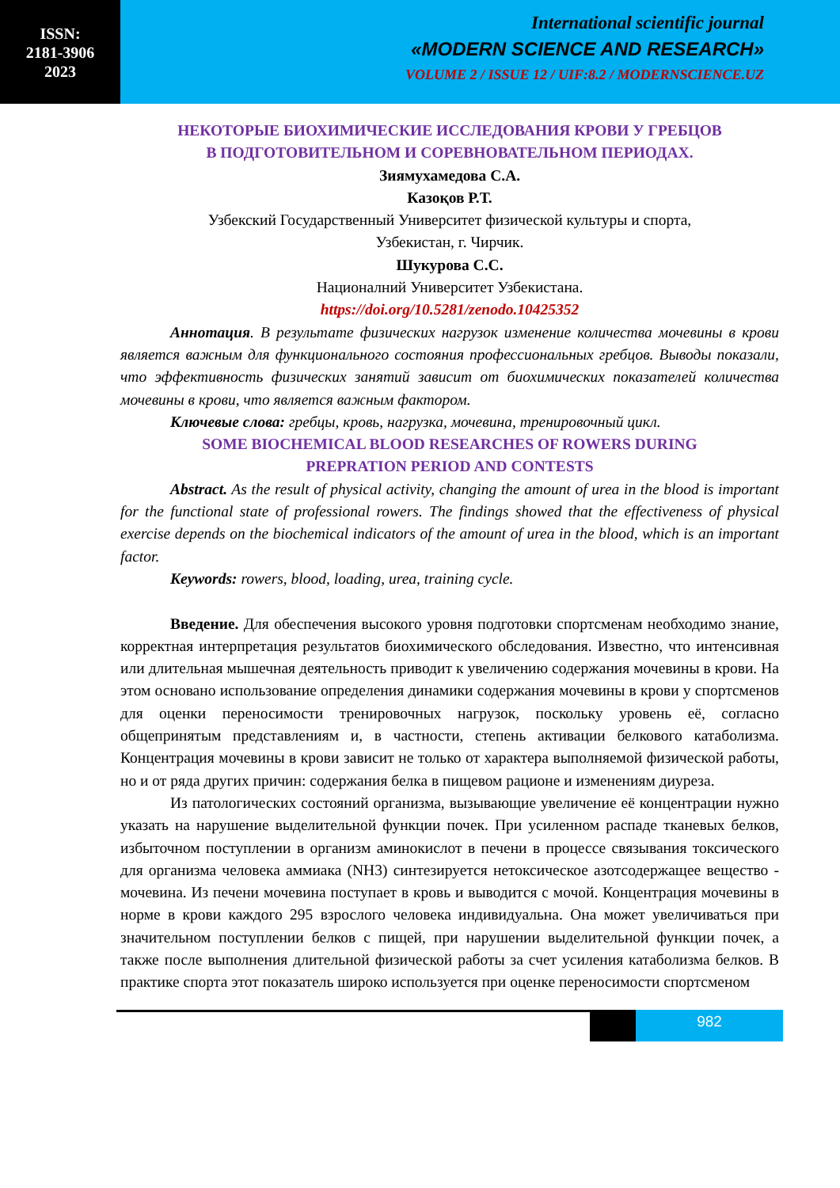ISSN:
2181-3906
2023
International scientific journal
«MODERN SCIENCE AND RESEARCH»
VOLUME 2 / ISSUE 12 / UIF:8.2 / MODERNSCIENCE.UZ
НЕКОТОРЫЕ БИОХИМИЧЕСКИЕ ИССЛЕДОВАНИЯ КРОВИ У ГРЕБЦОВ
В ПОДГОТОВИТЕЛЬНОМ И СОРЕВНОВАТЕЛЬНОМ ПЕРИОДАХ.
Зиямухамедова С.А.
Казоқов Р.Т.
Узбекский Государственный Университет физической культуры и спорта,
Узбекистан, г. Чирчик.
Шукурова С.С.
Националний Университет Узбекистана.
https://doi.org/10.5281/zenodo.10425352
Аннотация. В результате физических нагрузок изменение количества мочевины в крови является важным для функционального состояния профессиональных гребцов. Выводы показали, что эффективность физических занятий зависит от биохимических показателей количества мочевины в крови, что является важным фактором.
Ключевые слова: гребцы, кровь, нагрузка, мочевина, тренировочный цикл.
SOME BIOCHEMICAL BLOOD RESEARCHES OF ROWERS DURING
PREPRATION PERIOD AND CONTESTS
Abstract. As the result of physical activity, changing the amount of urea in the blood is important for the functional state of professional rowers. The findings showed that the effectiveness of physical exercise depends on the biochemical indicators of the amount of urea in the blood, which is an important factor.
Keywords: rowers, blood, loading, urea, training cycle.
Введение. Для обеспечения высокого уровня подготовки спортсменам необходимо знание, корректная интерпретация результатов биохимического обследования. Известно, что интенсивная или длительная мышечная деятельность приводит к увеличению содержания мочевины в крови. На этом основано использование определения динамики содержания мочевины в крови у спортсменов для оценки переносимости тренировочных нагрузок, поскольку уровень её, согласно общепринятым представлениям и, в частности, степень активации белкового катаболизма. Концентрация мочевины в крови зависит не только от характера выполняемой физической работы, но и от ряда других причин: содержания белка в пищевом рационе и изменениям диуреза.
Из патологических состояний организма, вызывающие увеличение её концентрации нужно указать на нарушение выделительной функции почек. При усиленном распаде тканевых белков, избыточном поступлении в организм аминокислот в печени в процессе связывания токсического для организма человека аммиака (NH3) синтезируется нетоксическое азотсодержащее вещество - мочевина. Из печени мочевина поступает в кровь и выводится с мочой. Концентрация мочевины в норме в крови каждого 295 взрослого человека индивидуальна. Она может увеличиваться при значительном поступлении белков с пищей, при нарушении выделительной функции почек, а также после выполнения длительной физической работы за счет усиления катаболизма белков. В практике спорта этот показатель широко используется при оценке переносимости спортсменом
982